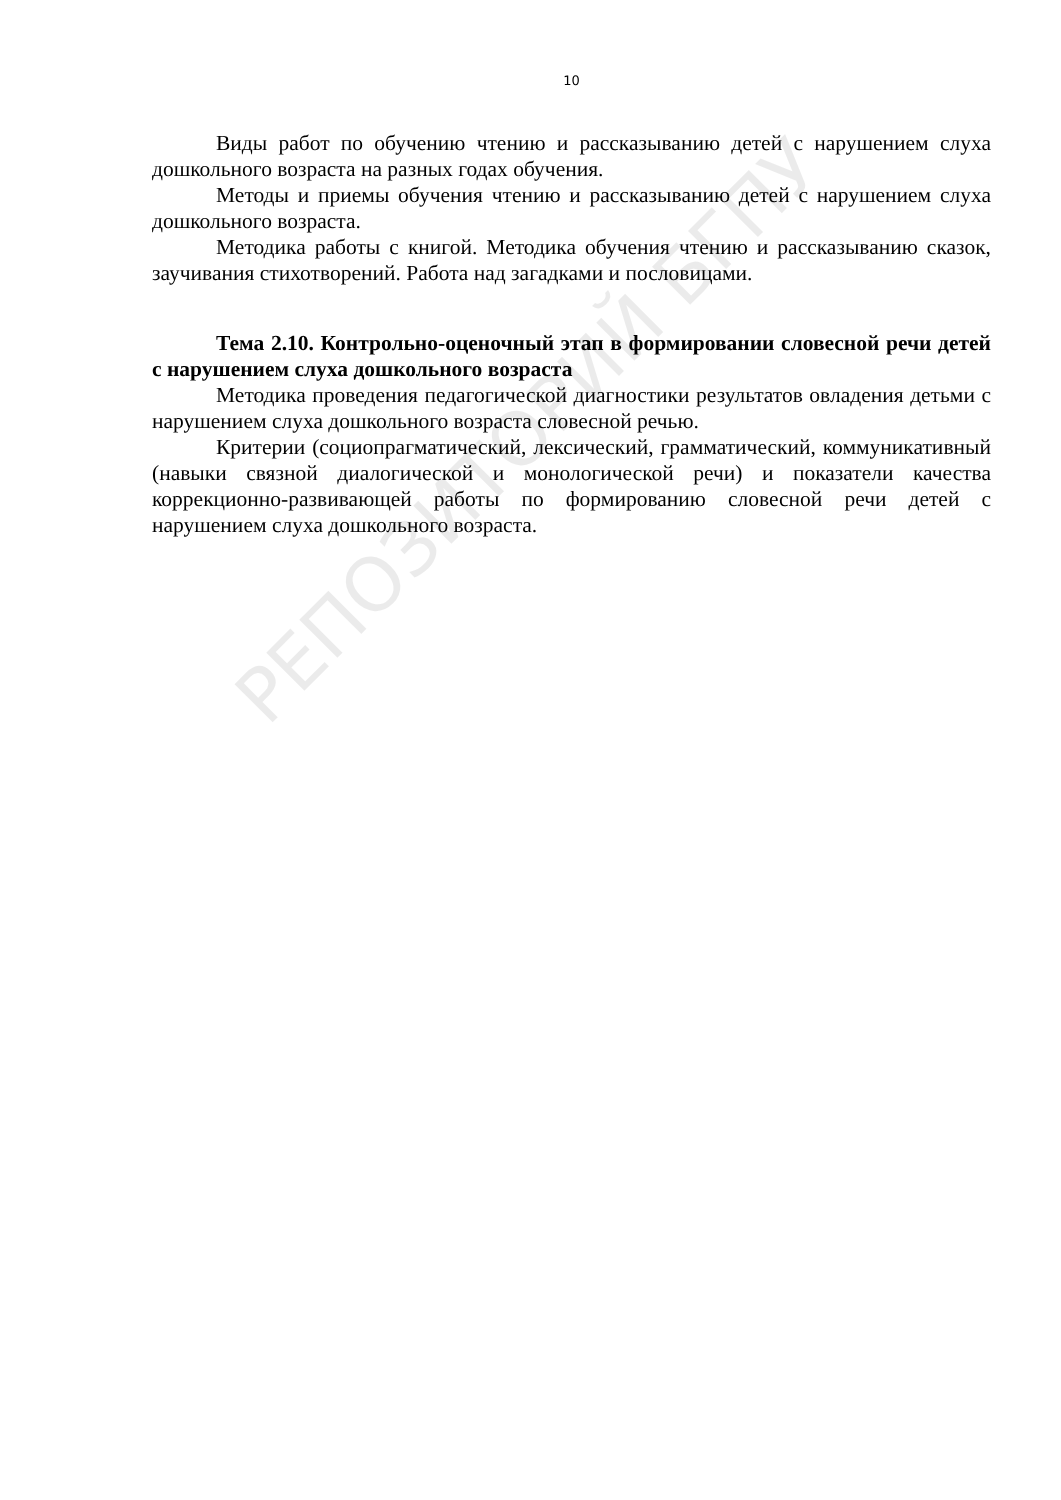10
Виды работ по обучению чтению и рассказыванию детей с нарушением слуха дошкольного возраста на разных годах обучения.
Методы и приемы обучения чтению и рассказыванию детей с нарушением слуха дошкольного возраста.
Методика работы с книгой. Методика обучения чтению и рассказыванию сказок, заучивания стихотворений. Работа над загадками и пословицами.
Тема 2.10. Контрольно-оценочный этап в формировании словесной речи детей с нарушением слуха дошкольного возраста
Методика проведения педагогической диагностики результатов овладения детьми с нарушением слуха дошкольного возраста словесной речью.
Критерии (социопрагматический, лексический, грамматический, коммуникативный (навыки связной диалогической и монологической речи) и показатели качества коррекционно-развивающей работы по формированию словесной речи детей с нарушением слуха дошкольного возраста.
РЕПОЗИТОРИЙ БГПУ